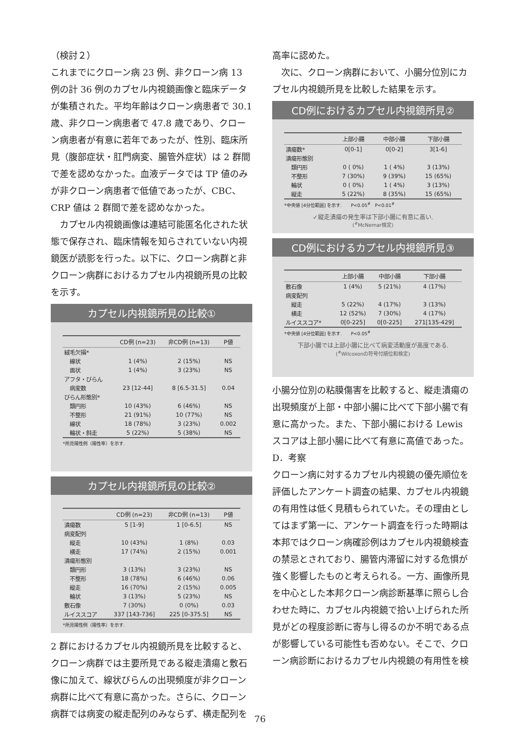（検討２）
これまでにクローン病 23 例、非クローン病 13 例の計 36 例のカプセル内視鏡画像と臨床データが集積された。平均年齢はクローン病患者で 30.1 歳、非クローン病患者で 47.8 歳であり、クローン病患者が有意に若年であったが、性別、臨床所見（腹部症状・肛門病変、腸管外症状）は 2 群間で差を認めなかった。血液データでは TP 値のみが非クローン病患者で低値であったが、CBC、CRP 値は 2 群間で差を認めなかった。
　カプセル内視鏡画像は連結可能匿名化された状態で保存され、臨床情報を知らされていない内視鏡医が読影を行った。以下に、クローン病群と非クローン病群におけるカプセル内視鏡所見の比較を示す。
カプセル内視鏡所見の比較①
| | CD例 (n=23) | 非CD例 (n=13) | P値 |
| --- | --- | --- | --- |
| 絨毛欠損* | | | |
| 線状 | 1 (4%) | 2 (15%) | NS |
| 面状 | 1 (4%) | 3 (23%) | NS |
| アフタ・びらん | | | |
| 病変数 | 23 [12-44] | 8 [6.5-31.5] | 0.04 |
| びらん形態別* | | | |
| 類円形 | 10 (43%) | 6 (46%) | NS |
| 不整形 | 21 (91%) | 10 (77%) | NS |
| 線状 | 18 (78%) | 3 (23%) | 0.002 |
| 輪状・斜走 | 5 (22%) | 5 (38%) | NS |
*所見陽性例（陽性率）を示す.
カプセル内視鏡所見の比較②
| | CD例 (n=23) | 非CD例 (n=13) | P値 |
| --- | --- | --- | --- |
| 潰瘍数 | 5 [1-9] | 1 [0-6.5] | NS |
| 病変配列 | | | |
| 縦走 | 10 (43%) | 1 (8%) | 0.03 |
| 横走 | 17 (74%) | 2 (15%) | 0.001 |
| 潰瘍形態別 | | | |
| 類円形 | 3 (13%) | 3 (23%) | NS |
| 不整形 | 18 (78%) | 6 (46%) | 0.06 |
| 縦走 | 16 (70%) | 2 (15%) | 0.005 |
| 輪状 | 3 (13%) | 5 (23%) | NS |
| 敷石像 | 7 (30%) | 0 (0%) | 0.03 |
| ルイススコア | 337 [143-736] | 225 [0-375.5] | NS |
*所見陽性例（陽性率）を示す.
2 群におけるカプセル内視鏡所見を比較すると、クローン病群では主要所見である縦走潰瘍と敷石像に加えて、線状びらんの出現頻度が非クローン病群に比べて有意に高かった。さらに、クローン病群では病変の縦走配列のみならず、横走配列を
高率に認めた。
　次に、クローン病群において、小腸分位別にカプセル内視鏡所見を比較した結果を示す。
CD例におけるカプセル内視鏡所見②
| | 上部小腸 | 中部小腸 | 下部小腸 |
| --- | --- | --- | --- |
| 潰瘍数* | 0[0-1] | 0[0-2] | 3[1-6] |
| 潰瘍形態別 | | | |
| 類円形 | 0 ( 0%) | 1 ( 4%) | 3 (13%) |
| 不整形 | 7 (30%) | 9 (39%) | 15 (65%) |
| 輪状 | 0 ( 0%) | 1 ( 4%) | 3 (13%) |
| 縦走 | 5 (22%) | 8 (35%) | 15 (65%) |
*中央値 [4分位範囲] を示す.　　P<0.05<sup>#</sup>　P<0.01<sup>#</sup>
✓縦走潰瘍の発生率は下部小腸に有意に高い.
(<sup>#</sup>McNemar検定)
CD例におけるカプセル内視鏡所見③
| | 上部小腸 | 中部小腸 | 下部小腸 |
| --- | --- | --- | --- |
| 敷石像 | 1 (4%) | 5 (21%) | 4 (17%) |
| 病変配列 | | | |
| 縦走 | 5 (22%) | 4 (17%) | 3 (13%) |
| 横走 | 12 (52%) | 7 (30%) | 4 (17%) |
| ルイススコア* | 0[0-225] | 0[0-225] | 271[135-429] |
*中央値 [4分位範囲] を示す.　　P<0.05<sup>#</sup>
下部小腸では上部小腸に比べて病変活動度が高度である.
(<sup>#</sup>Wilcoxonの符号付順位和検定)
小腸分位別の粘膜傷害を比較すると、縦走潰瘍の出現頻度が上部・中部小腸に比べて下部小腸で有意に高かった。また、下部小腸における Lewis スコアは上部小腸に比べて有意に高値であった。
D．考察
クローン病に対するカプセル内視鏡の優先順位を評価したアンケート調査の結果、カプセル内視鏡の有用性は低く見積もられていた。その理由としてはまず第一に、アンケート調査を行った時期は本邦ではクローン病確診例はカプセル内視鏡検査の禁忌とされており、腸管内滞留に対する危惧が強く影響したものと考えられる。一方、画像所見を中心とした本邦クローン病診断基準に照らし合わせた時に、カプセル内視鏡で拾い上げられた所見がどの程度診断に寄与し得るのか不明である点が影響している可能性も否めない。そこで、クローン病診断におけるカプセル内視鏡の有用性を検
76